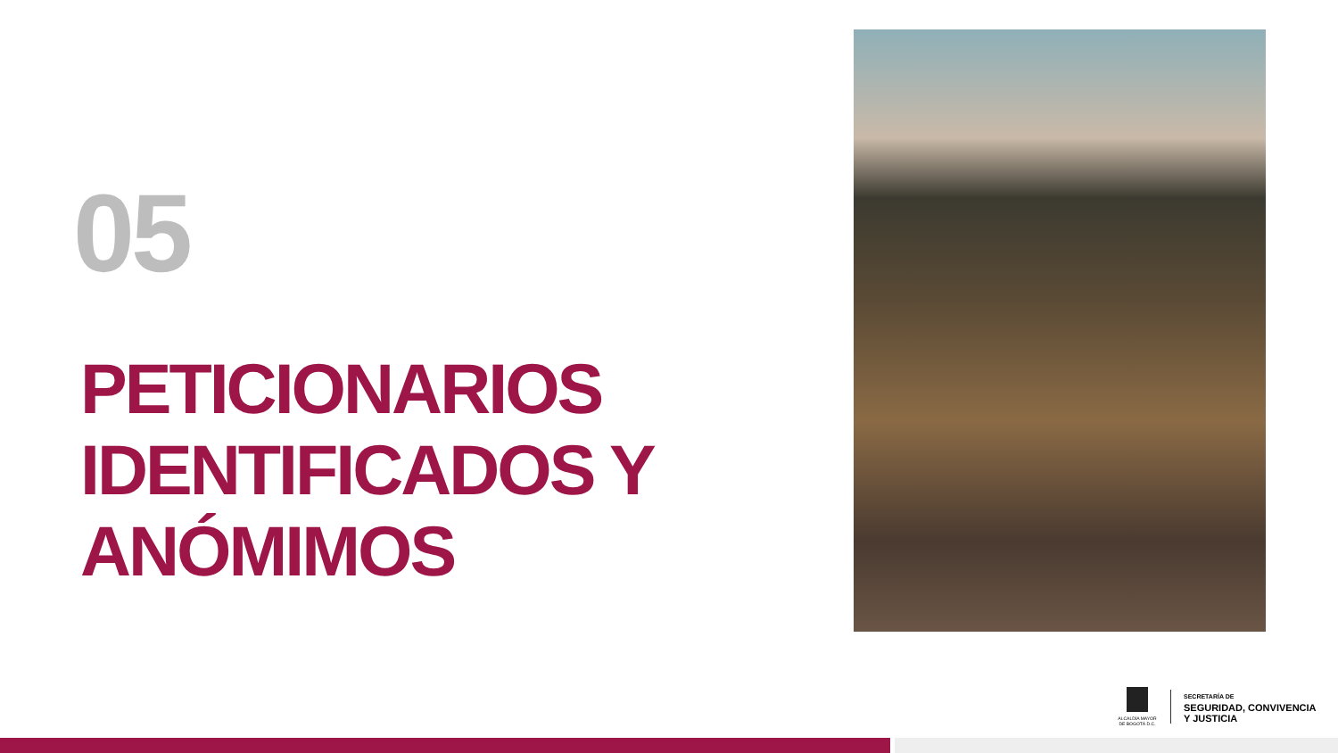05
PETICIONARIOS
IDENTIFICADOS Y
ANÓMIMOS
ALCALDÍA MAYOR
DE BOGOTÁ D.C.
SECRETARÍA DE
SEGURIDAD, CONVIVENCIA
Y JUSTICIA